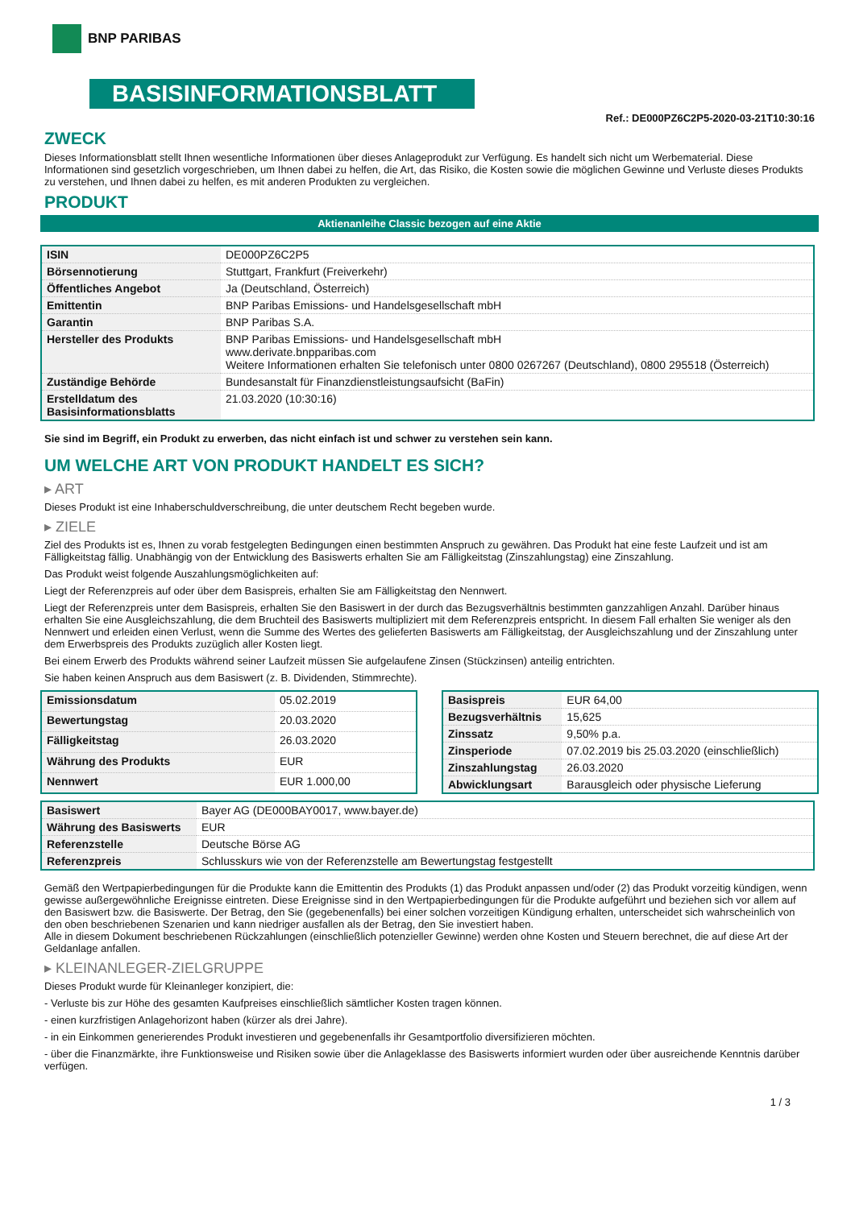BNP PARIBAS
BASISINFORMATIONSBLATT
Ref.: DE000PZ6C2P5-2020-03-21T10:30:16
ZWECK
Dieses Informationsblatt stellt Ihnen wesentliche Informationen über dieses Anlageprodukt zur Verfügung. Es handelt sich nicht um Werbematerial. Diese Informationen sind gesetzlich vorgeschrieben, um Ihnen dabei zu helfen, die Art, das Risiko, die Kosten sowie die möglichen Gewinne und Verluste dieses Produkts zu verstehen, und Ihnen dabei zu helfen, es mit anderen Produkten zu vergleichen.
PRODUKT
Aktienanleihe Classic bezogen auf eine Aktie
| ISIN | DE000PZ6C2P5 |
| Börsennotierung | Stuttgart, Frankfurt (Freiverkehr) |
| Öffentliches Angebot | Ja (Deutschland, Österreich) |
| Emittentin | BNP Paribas Emissions- und Handelsgesellschaft mbH |
| Garantin | BNP Paribas S.A. |
| Hersteller des Produkts | BNP Paribas Emissions- und Handelsgesellschaft mbH www.derivate.bnpparibas.com Weitere Informationen erhalten Sie telefonisch unter 0800 0267267 (Deutschland), 0800 295518 (Österreich) |
| Zuständige Behörde | Bundesanstalt für Finanzdienstleistungsaufsicht (BaFin) |
| Erstelldatum des Basisinformationsblatts | 21.03.2020 (10:30:16) |
Sie sind im Begriff, ein Produkt zu erwerben, das nicht einfach ist und schwer zu verstehen sein kann.
UM WELCHE ART VON PRODUKT HANDELT ES SICH?
▸ ART
Dieses Produkt ist eine Inhaberschuldverschreibung, die unter deutschem Recht begeben wurde.
▸ ZIELE
Ziel des Produkts ist es, Ihnen zu vorab festgelegten Bedingungen einen bestimmten Anspruch zu gewähren. Das Produkt hat eine feste Laufzeit und ist am Fälligkeitstag fällig. Unabhängig von der Entwicklung des Basiswerts erhalten Sie am Fälligkeitstag (Zinszahlungstag) eine Zinszahlung.
Das Produkt weist folgende Auszahlungsmöglichkeiten auf:
Liegt der Referenzpreis auf oder über dem Basispreis, erhalten Sie am Fälligkeitstag den Nennwert.
Liegt der Referenzpreis unter dem Basispreis, erhalten Sie den Basiswert in der durch das Bezugsverhältnis bestimmten ganzzahligen Anzahl. Darüber hinaus erhalten Sie eine Ausgleichszahlung, die dem Bruchteil des Basiswerts multipliziert mit dem Referenzpreis entspricht. In diesem Fall erhalten Sie weniger als den Nennwert und erleiden einen Verlust, wenn die Summe des Wertes des gelieferten Basiswerts am Fälligkeitstag, der Ausgleichszahlung und der Zinszahlung unter dem Erwerbspreis des Produkts zuzüglich aller Kosten liegt.
Bei einem Erwerb des Produkts während seiner Laufzeit müssen Sie aufgelaufene Zinsen (Stückzinsen) anteilig entrichten.
Sie haben keinen Anspruch aus dem Basiswert (z. B. Dividenden, Stimmrechte).
| Emissionsdatum | 05.02.2019 |
| Bewertungstag | 20.03.2020 |
| Fälligkeitstag | 26.03.2020 |
| Währung des Produkts | EUR |
| Nennwert | EUR 1.000,00 |
| Basispreis | EUR 64,00 |
| Bezugsverhältnis | 15,625 |
| Zinssatz | 9,50% p.a. |
| Zinsperiode | 07.02.2019 bis 25.03.2020 (einschließlich) |
| Zinszahlungstag | 26.03.2020 |
| Abwicklungsart | Barausgleich oder physische Lieferung |
| Basiswert | Bayer AG (DE000BAY0017, www.bayer.de) |
| Währung des Basiswerts | EUR |
| Referenzstelle | Deutsche Börse AG |
| Referenzpreis | Schlusskurs wie von der Referenzstelle am Bewertungstag festgestellt |
Gemäß den Wertpapierbedingungen für die Produkte kann die Emittentin des Produkts (1) das Produkt anpassen und/oder (2) das Produkt vorzeitig kündigen, wenn gewisse außergewöhnliche Ereignisse eintreten. Diese Ereignisse sind in den Wertpapierbedingungen für die Produkte aufgeführt und beziehen sich vor allem auf den Basiswert bzw. die Basiswerte. Der Betrag, den Sie (gegebenenfalls) bei einer solchen vorzeitigen Kündigung erhalten, unterscheidet sich wahrscheinlich von den oben beschriebenen Szenarien und kann niedriger ausfallen als der Betrag, den Sie investiert haben.
Alle in diesem Dokument beschriebenen Rückzahlungen (einschließlich potenzieller Gewinne) werden ohne Kosten und Steuern berechnet, die auf diese Art der Geldanlage anfallen.
▸ KLEINANLEGER-ZIELGRUPPE
Dieses Produkt wurde für Kleinanleger konzipiert, die:
- Verluste bis zur Höhe des gesamten Kaufpreises einschließlich sämtlicher Kosten tragen können.
- einen kurzfristigen Anlagehorizont haben (kürzer als drei Jahre).
- in ein Einkommen generierendes Produkt investieren und gegebenenfalls ihr Gesamtportfolio diversifizieren möchten.
- über die Finanzmärkte, ihre Funktionsweise und Risiken sowie über die Anlageklasse des Basiswerts informiert wurden oder über ausreichende Kenntnis darüber verfügen.
1 / 3